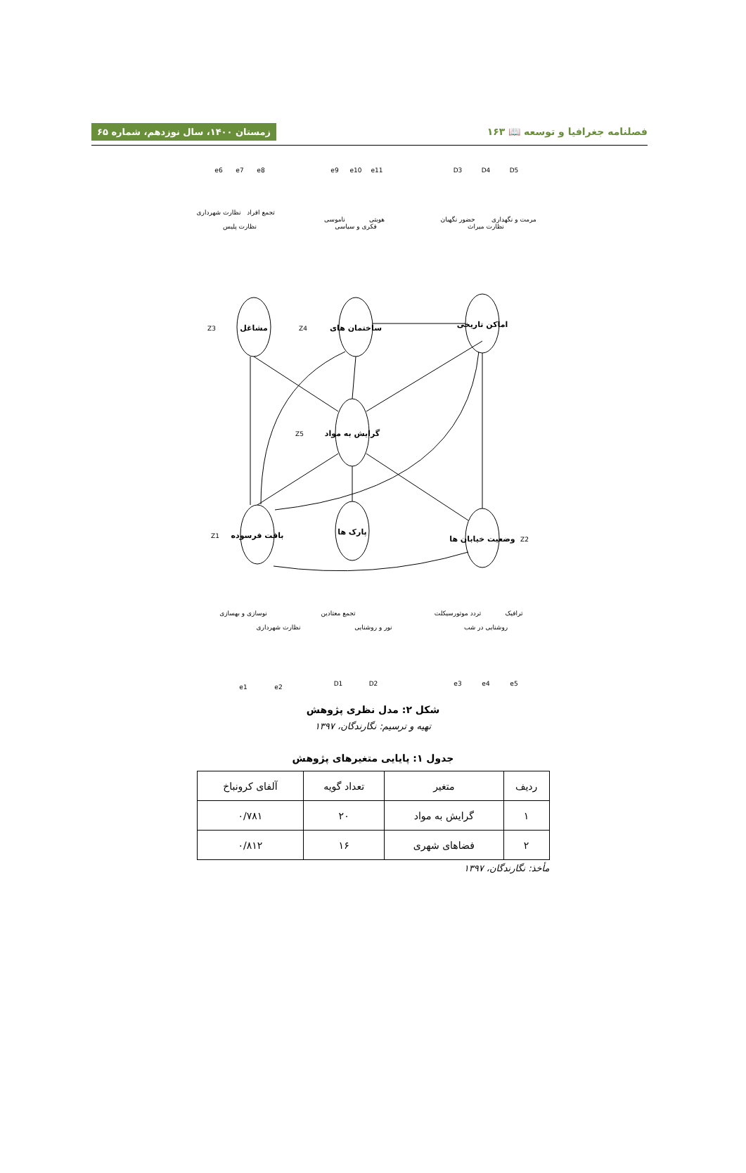فصلنامه جغرافیا و توسعه 📖 ۱۶۳ زمستان ۱۴۰۰، سال نوزدهم، شماره ۶۵
گرایش به مواد
ساختمان های
مشاغل
اماکن تاریخی
بافت فرسوده
پارک ها
وضعیت خیابان ها
نظارت شهرداری
نظارت پلیس
تجمع افراد
ناموسی
فکری و سیاسی
هویتی
حضور نگهبان
نظارت میراث
مرمت و نگهداری
نوسازی و بهسازی
نظارت شهرداری
تجمع معتادین
نور و روشنایی
تردد موتورسیکلت
روشنایی در شب
ترافیک
e6
e7
e8
e9
e10
e11
D3
D4
D5
Z3
Z4
Z5
Z1
Z2
e1
e2
D1
D2
e3
e4
e5
شکل ۲: مدل نظری پژوهش
تهیه و ترسیم: نگارندگان، ۱۳۹۷
جدول ۱: پایایی متغیرهای پژوهش
| ردیف | متغیر | تعداد گویه | آلفای کرونباخ |
| --- | --- | --- | --- |
| ۱ | گرایش به مواد | ۲۰ | ۰/۷۸۱ |
| ۲ | فضاهای شهری | ۱۶ | ۰/۸۱۲ |
مأخذ: نگارندگان، ۱۳۹۷